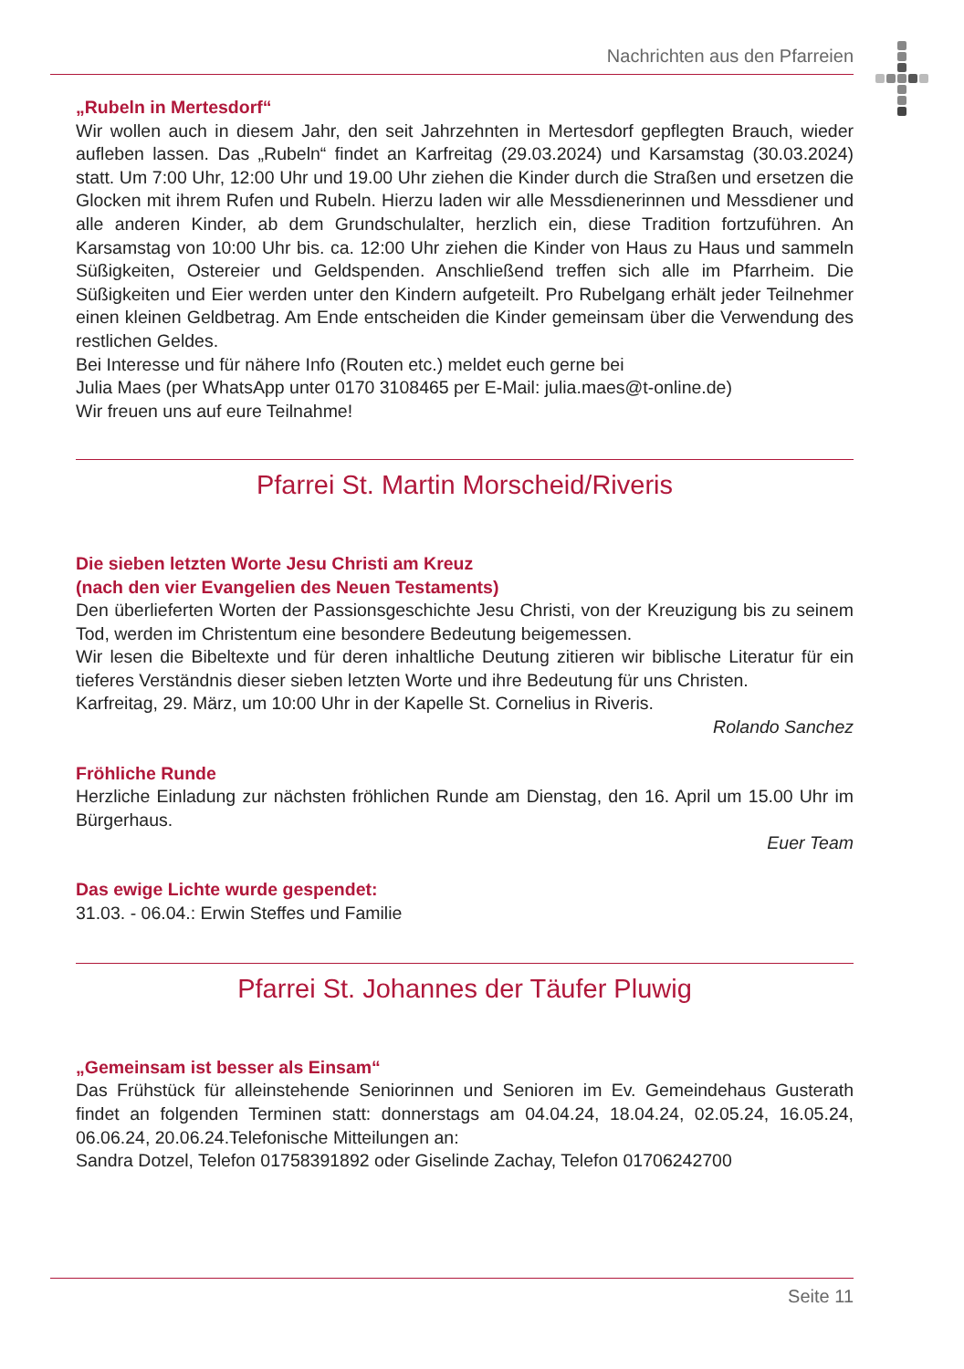Nachrichten aus den Pfarreien
„Rubeln in Mertesdorf“
Wir wollen auch in diesem Jahr, den seit Jahrzehnten in Mertesdorf gepflegten Brauch, wieder aufleben lassen. Das „Rubeln“ findet an Karfreitag (29.03.2024) und Karsamstag (30.03.2024) statt. Um 7:00 Uhr, 12:00 Uhr und 19.00 Uhr ziehen die Kinder durch die Straßen und ersetzen die Glocken mit ihrem Rufen und Rubeln. Hierzu laden wir alle Messdienerinnen und Messdiener und alle anderen Kinder, ab dem Grundschulalter, herzlich ein, diese Tradition fortzuführen. An Karsamstag von 10:00 Uhr bis. ca. 12:00 Uhr ziehen die Kinder von Haus zu Haus und sammeln Süßigkeiten, Ostereier und Geldspenden. Anschließend treffen sich alle im Pfarrheim. Die Süßigkeiten und Eier werden unter den Kindern aufgeteilt. Pro Rubelgang erhält jeder Teilnehmer einen kleinen Geldbetrag. Am Ende entscheiden die Kinder gemeinsam über die Verwendung des restlichen Geldes.
Bei Interesse und für nähere Info (Routen etc.) meldet euch gerne bei
Julia Maes (per WhatsApp unter 0170 3108465 per E-Mail: julia.maes@t-online.de)
Wir freuen uns auf eure Teilnahme!
Pfarrei St. Martin Morscheid/Riveris
Die sieben letzten Worte Jesu Christi am Kreuz
(nach den vier Evangelien des Neuen Testaments)
Den überlieferten Worten der Passionsgeschichte Jesu Christi, von der Kreuzigung bis zu seinem Tod, werden im Christentum eine besondere Bedeutung beigemessen.
Wir lesen die Bibeltexte und für deren inhaltliche Deutung zitieren wir biblische Literatur für ein tieferes Verständnis dieser sieben letzten Worte und ihre Bedeutung für uns Christen.
Karfreitag, 29. März, um 10:00 Uhr in der Kapelle St. Cornelius in Riveris.
Rolando Sanchez
Fröhliche Runde
Herzliche Einladung zur nächsten fröhlichen Runde am Dienstag, den 16. April um 15.00 Uhr im Bürgerhaus.
Euer Team
Das ewige Lichte wurde gespendet:
31.03. - 06.04.: Erwin Steffes und Familie
Pfarrei St. Johannes der Täufer Pluwig
„Gemeinsam ist besser als Einsam“
Das Frühstück für alleinstehende Seniorinnen und Senioren im Ev. Gemeindehaus Gusterath findet an folgenden Terminen statt: donnerstags am 04.04.24, 18.04.24, 02.05.24, 16.05.24, 06.06.24, 20.06.24.Telefonische Mitteilungen an:
Sandra Dotzel, Telefon 01758391892 oder Giselinde Zachay, Telefon 01706242700
Seite 11